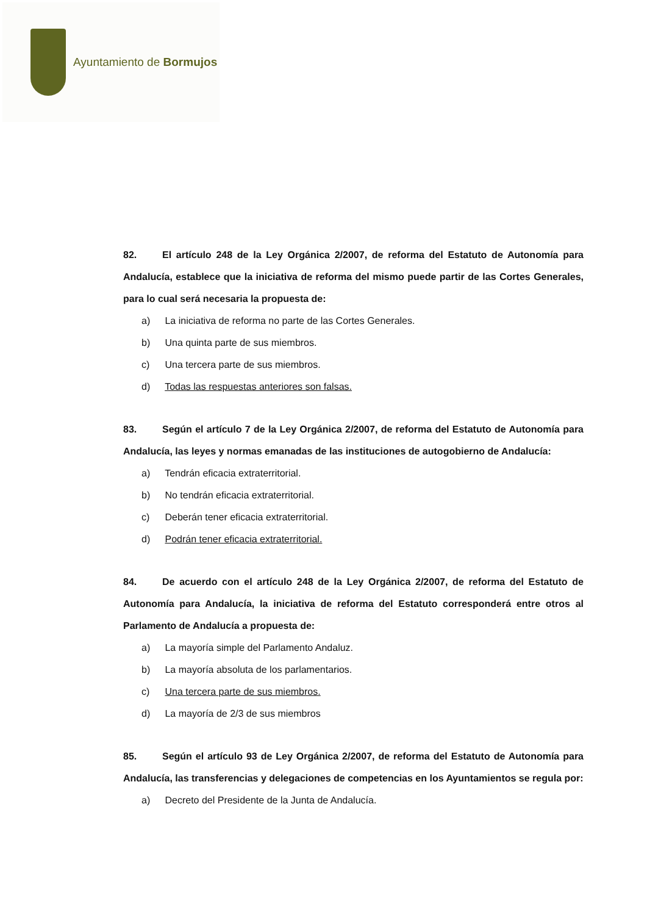Ayuntamiento de Bormujos
82. El artículo 248 de la Ley Orgánica 2/2007, de reforma del Estatuto de Autonomía para Andalucía, establece que la iniciativa de reforma del mismo puede partir de las Cortes Generales, para lo cual será necesaria la propuesta de:
a) La iniciativa de reforma no parte de las Cortes Generales.
b) Una quinta parte de sus miembros.
c) Una tercera parte de sus miembros.
d) Todas las respuestas anteriores son falsas.
83. Según el artículo 7 de la Ley Orgánica 2/2007, de reforma del Estatuto de Autonomía para Andalucía, las leyes y normas emanadas de las instituciones de autogobierno de Andalucía:
a) Tendrán eficacia extraterritorial.
b) No tendrán eficacia extraterritorial.
c) Deberán tener eficacia extraterritorial.
d) Podrán tener eficacia extraterritorial.
84. De acuerdo con el artículo 248 de la Ley Orgánica 2/2007, de reforma del Estatuto de Autonomía para Andalucía, la iniciativa de reforma del Estatuto corresponderá entre otros al Parlamento de Andalucía a propuesta de:
a) La mayoría simple del Parlamento Andaluz.
b) La mayoría absoluta de los parlamentarios.
c) Una tercera parte de sus miembros.
d) La mayoría de 2/3 de sus miembros
85. Según el artículo 93 de Ley Orgánica 2/2007, de reforma del Estatuto de Autonomía para Andalucía, las transferencias y delegaciones de competencias en los Ayuntamientos se regula por:
a) Decreto del Presidente de la Junta de Andalucía.